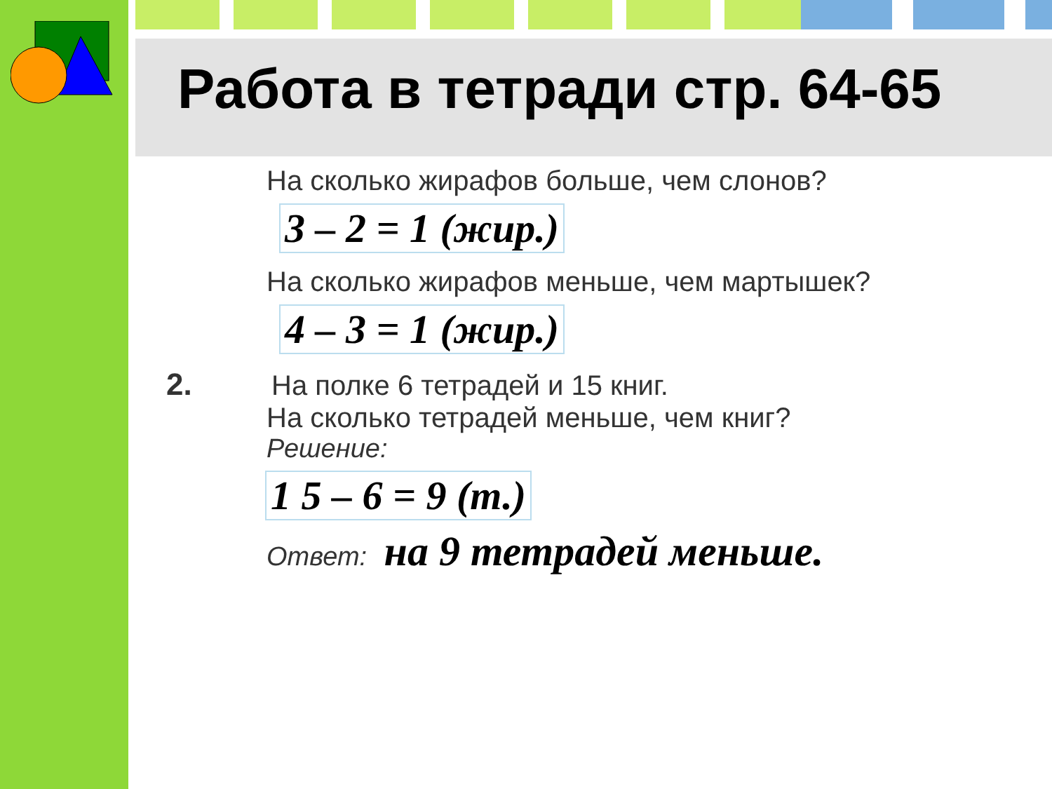Работа в тетради стр. 64-65
На сколько жирафов больше, чем слонов?
3 – 2 = 1 (жир.)
На сколько жирафов меньше, чем мартышек?
4 – 3 = 1 (жир.)
2. На полке 6 тетрадей и 15 книг.
На сколько тетрадей меньше, чем книг?
Решение:
1 5 – 6 = 9 (т.)
Ответ: на 9 тетрадей меньше.